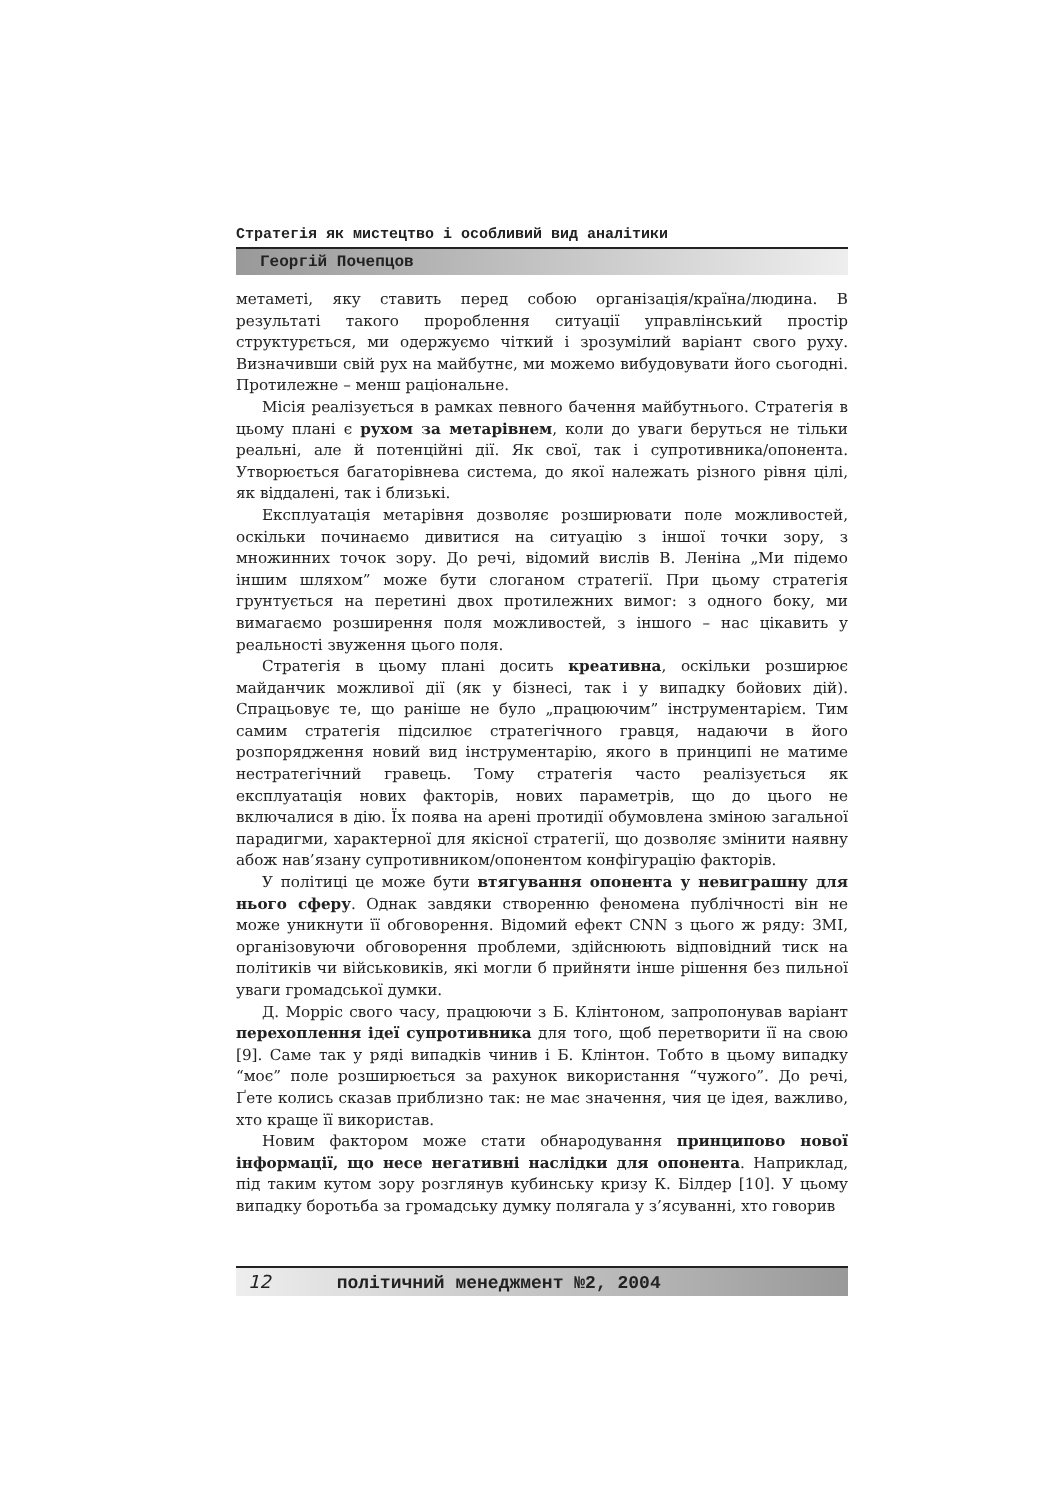Стратегія як мистецтво і особливий вид аналітики
Георгій Почепцов
метаметі, яку ставить перед собою організація/країна/людина. В результаті такого пророблення ситуації управлінський простір структурється, ми одержуємо чіткий і зрозумілий варіант свого руху. Визначивши свій рух на майбутнє, ми можемо вибудовувати його сьогодні. Протилежне – менш раціональне.
Місія реалізується в рамках певного бачення майбутнього. Стратегія в цьому плані є рухом за метарівнем, коли до уваги беруться не тільки реальні, але й потенційні дії. Як свої, так і супротивника/опонента. Утворюється багаторівнева система, до якої належать різного рівня цілі, як віддалені, так і близькі.
Експлуатація метарівня дозволяє розширювати поле можливостей, оскільки починаємо дивитися на ситуацію з іншої точки зору, з множинних точок зору. До речі, відомий вислів В. Леніна „Ми підемо іншим шляхом” може бути слоганом стратегії. При цьому стратегія грунтується на перетині двох протилежних вимог: з одного боку, ми вимагаємо розширення поля можливостей, з іншого – нас цікавить у реальності звуження цього поля.
Стратегія в цьому плані досить креативна, оскільки розширює майданчик можливої дії (як у бізнесі, так і у випадку бойових дій). Спрацьовує те, що раніше не було „працюючим” інструментарієм. Тим самим стратегія підсилює стратегічного гравця, надаючи в його розпорядження новий вид інструментарію, якого в принципі не матиме нестратегічний гравець. Тому стратегія часто реалізується як експлуатація нових факторів, нових параметрів, що до цього не включалися в дію. Їх поява на арені протидії обумовлена зміною загальної парадигми, характерної для якісної стратегії, що дозволяє змінити наявну абож нав’язану супротивником/опонентом конфігурацію факторів.
У політиці це може бути втягування опонента у невиграшну для нього сферу. Однак завдяки створенню феномена публічності він не може уникнути її обговорення. Відомий ефект CNN з цього ж ряду: ЗМІ, організовуючи обговорення проблеми, здійснюють відповідний тиск на політиків чи військовиків, які могли б прийняти інше рішення без пильної уваги громадської думки.
Д. Морріс свого часу, працюючи з Б. Клінтоном, запропонував варіант перехоплення ідеї супротивника для того, щоб перетворити її на свою [9]. Саме так у ряді випадків чинив і Б. Клінтон. Тобто в цьому випадку “моє” поле розширюється за рахунок використання “чужого”. До речі, Ґете колись сказав приблизно так: не має значення, чия це ідея, важливо, хто краще її використав.
Новим фактором може стати обнародування принципово нової інформації, що несе негативні наслідки для опонента. Наприклад, під таким кутом зору розглянув кубинську кризу К. Білдер [10]. У цьому випадку боротьба за громадську думку полягала у з’ясуванні, хто говорив
12 політичний менеджмент №2, 2004